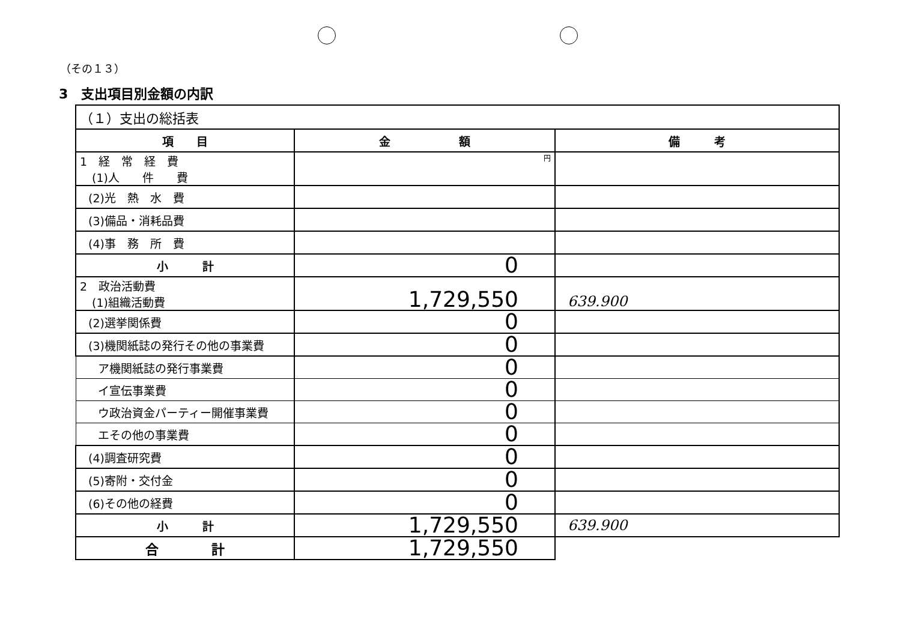（その１３）
3　支出項目別金額の内訳
| （１）支出の総括表 | | |
| 項 目 | 金 額 | 備 考 |
| 1 経 常 経 費 (1)人 件 費 | 円 | |
| (2)光 熱 水 費 | | |
| (3)備品・消耗品費 | | |
| (4)事 務 所 費 | | |
| 小 計 | 0 | |
| 2 政治活動費 (1)組織活動費 | 1,729,550 | 639.900 |
| (2)選挙関係費 | 0 | |
| (3)機関紙誌の発行その他の事業費 | 0 | |
| ア機関紙誌の発行事業費 | 0 | |
| イ宣伝事業費 | 0 | |
| ウ政治資金パーティー開催事業費 | 0 | |
| エその他の事業費 | 0 | |
| (4)調査研究費 | 0 | |
| (5)寄附・交付金 | 0 | |
| (6)その他の経費 | 0 | |
| 小 計 | 1,729,550 | 639.900 |
| 合 計 | 1,729,550 | |